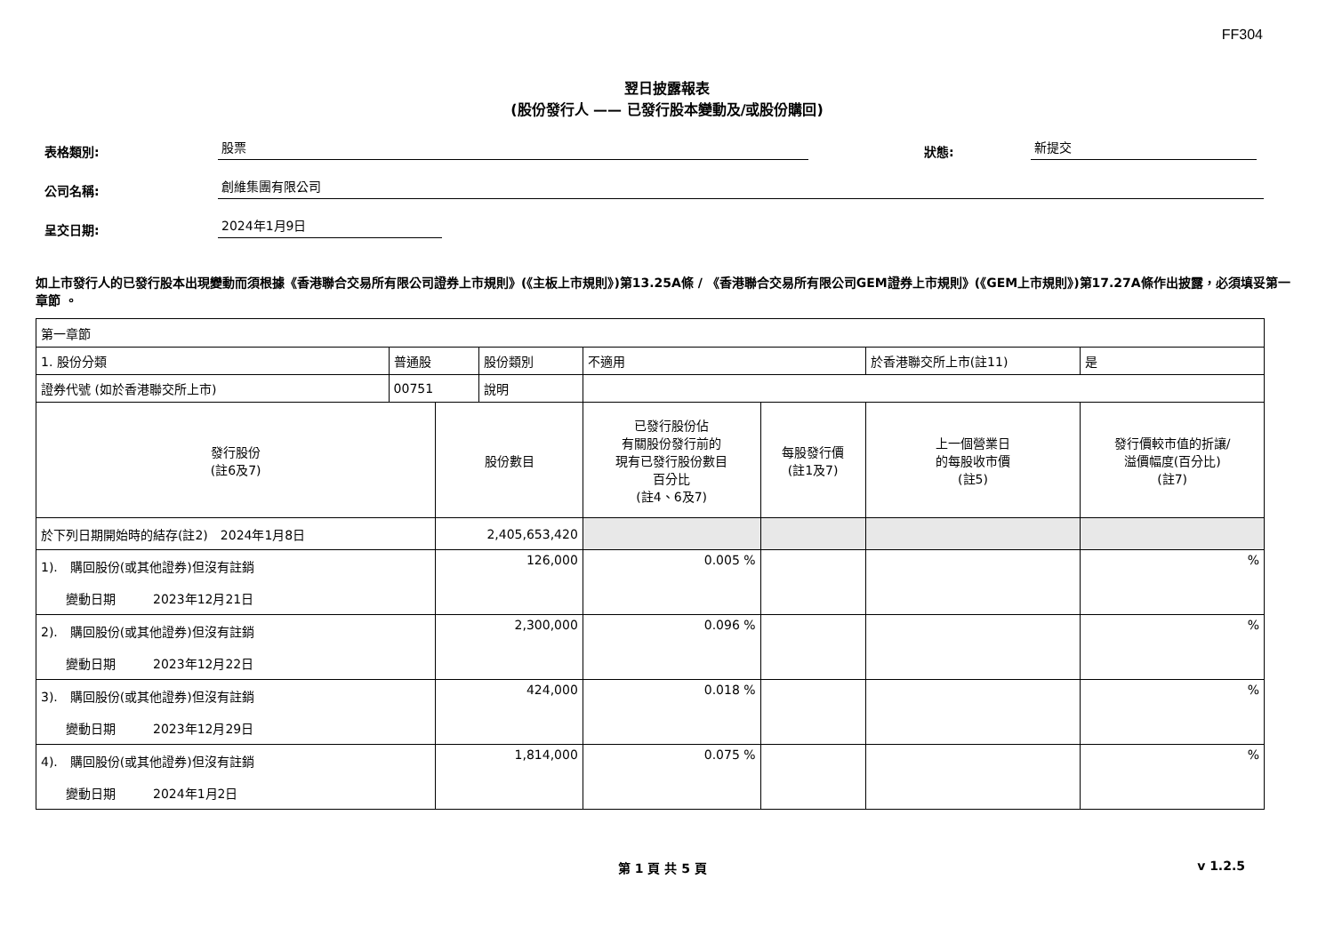FF304
翌日披露報表
(股份發行人 —— 已發行股本變動及/或股份購回)
表格類別: 股票 狀態: 新提交
公司名稱: 創維集團有限公司
呈交日期: 2024年1月9日
如上市發行人的已發行股本出現變動而須根據《香港聯合交易所有限公司證券上市規則》(《主板上市規則》)第13.25A條 / 《香港聯合交易所有限公司GEM證券上市規則》(《GEM上市規則》)第17.27A條作出披露，必須填妥第一章節 。
| 第一章節 | | | | | | | |
| 1. 股份分類 | 普通股 | | 股份類別 | 不適用 | | 於香港聯交所上市(註11) | 是 |
| 證券代號 (如於香港聯交所上市) | 00751 | | 說明 | | | | |
| 發行股份 (註6及7) | | 股份數目 | | 已發行股份佔 有關股份發行前的 現有已發行股份數目 百分比 (註4、6及7) | 每股發行價 (註1及7) | 上一個營業日 的每股收市價 (註5) | 發行價較市值的折讓/ 溢價幅度(百分比) (註7) |
| 於下列日期開始時的結存(註2) 2024年1月8日 | | 2,405,653,420 | | | | | |
| 1). 購回股份(或其他證券)但沒有註銷 變動日期 2023年12月21日 | | 126,000 | | 0.005 % | | | % |
| 2). 購回股份(或其他證券)但沒有註銷 變動日期 2023年12月22日 | | 2,300,000 | | 0.096 % | | | % |
| 3). 購回股份(或其他證券)但沒有註銷 變動日期 2023年12月29日 | | 424,000 | | 0.018 % | | | % |
| 4). 購回股份(或其他證券)但沒有註銷 變動日期 2024年1月2日 | | 1,814,000 | | 0.075 % | | | % |
第 1 頁 共 5 頁 v 1.2.5